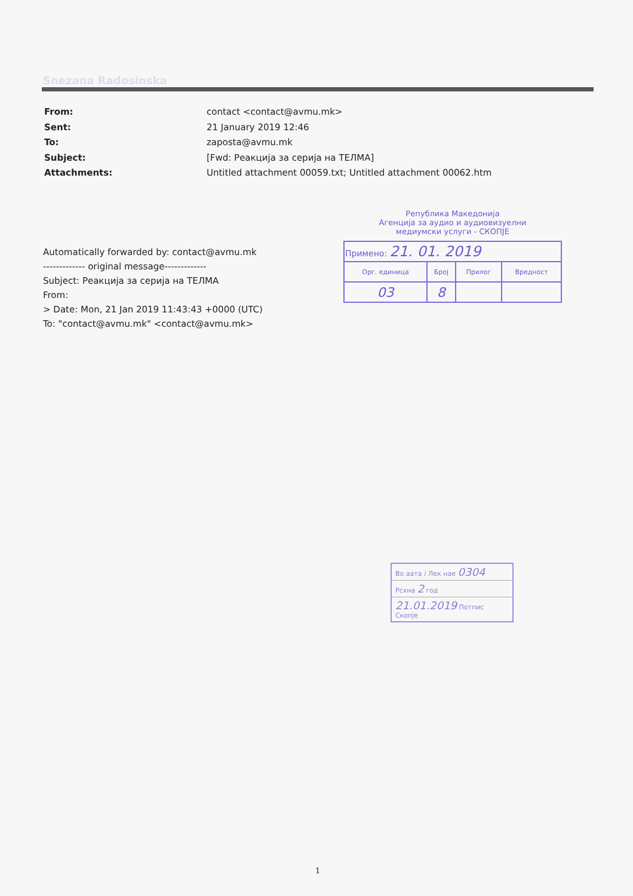Snezana Radosinska
| From: | contact <contact@avmu.mk> |
| Sent: | 21 January 2019 12:46 |
| To: | zaposta@avmu.mk |
| Subject: | [Fwd: Реакција за серија на ТЕЛМА] |
| Attachments: | Untitled attachment 00059.txt; Untitled attachment 00062.htm |
Република Македонија
Агенција за аудио и аудиовизуелни
медиумски услуги - СКОПЈЕ
| Примено: 21. 01. 2019 | | | |
| Орг. единица | Број | Прилог | Вредност |
| 03 | 8 | | |
Automatically forwarded by: contact@avmu.mk
------------- original message-------------
Subject: Реакција за серија на ТЕЛМА
From:
> Date: Mon, 21 Jan 2019 11:43:43 +0000 (UTC)
To: "contact@avmu.mk" <contact@avmu.mk>
Во аатa / Лек нае 0304
Рсхна 2 год
21.01.2019 Потпис
Скопје
1